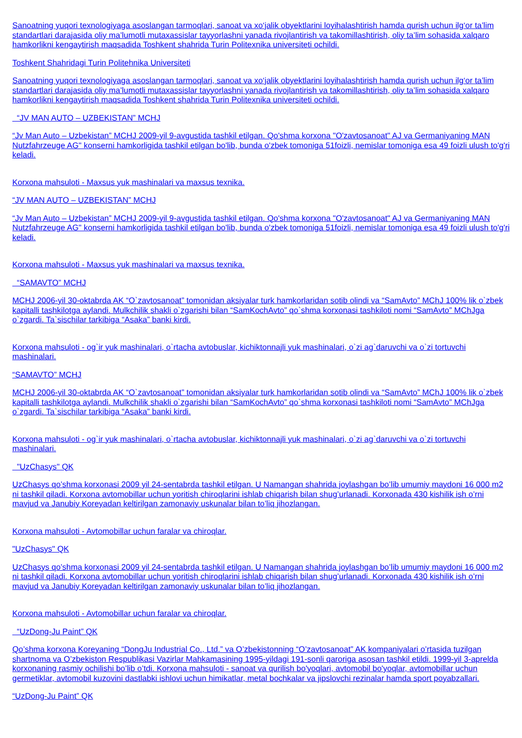Sanoatning yuqori texnologiyaga asoslangan tarmoqlari, sanoat va xo‘jalik obyektlarini loyihalashtirish hamda qurish uchun ilg‘or ta’lim standartlari darajasida oliy ma’lumotli mutaxassislar tayyorlashni yanada rivojlantirish va takomillashtirish, oliy ta’lim sohasida xalqaro hamkorlikni kengaytirish maqsadida Toshkent shahrida Turin Politexnika universiteti ochildi.
Toshkent Shahridagi Turin Politehnika Universiteti
Sanoatning yuqori texnologiyaga asoslangan tarmoqlari, sanoat va xo‘jalik obyektlarini loyihalashtirish hamda qurish uchun ilg‘or ta’lim standartlari darajasida oliy ma’lumotli mutaxassislar tayyorlashni yanada rivojlantirish va takomillashtirish, oliy ta’lim sohasida xalqaro hamkorlikni kengaytirish maqsadida Toshkent shahrida Turin Politexnika universiteti ochildi.
“JV MAN AUTO – UZBEKISTAN” MCHJ
“Jv Man Auto – Uzbekistan” MCHJ 2009-yil 9-avgustida tashkil etilgan. Qo'shma korxona "O'zavtosanoat" AJ va Germaniyaning MAN Nutzfahrzeuge AG" konserni hamkorligida tashkil etilgan bo'lib, bunda o'zbek tomoniga 51foizli, nemislar tomoniga esa 49 foizli ulush to'g'ri keladi.
Korxona mahsuloti - Maxsus yuk mashinalari va maxsus texnika.
“JV MAN AUTO – UZBEKISTAN” MCHJ
“Jv Man Auto – Uzbekistan” MCHJ 2009-yil 9-avgustida tashkil etilgan. Qo'shma korxona "O'zavtosanoat" AJ va Germaniyaning MAN Nutzfahrzeuge AG" konserni hamkorligida tashkil etilgan bo'lib, bunda o'zbek tomoniga 51foizli, nemislar tomoniga esa 49 foizli ulush to'g'ri keladi.
Korxona mahsuloti - Maxsus yuk mashinalari va maxsus texnika.
“SAMAVTO” MCHJ
MCHJ 2006-yil 30-oktabrda AK “O`zavtosanoat” tomonidan aksiyalar turk hamkorlaridan sotib olindi va “SamAvto” MChJ 100% lik o`zbek kapitalli tashkilotga aylandi. Mulkchilik shakli o`zgarishi bilan “SamKochAvto” qo`shma korxonasi tashkiloti nomi “SamAvto” MChJga o`zgardi. Ta`sischilar tarkibiga “Asaka” banki kirdi.
Korxona mahsuloti - og`ir yuk mashinalari, o`rtacha avtobuslar, kichiktonnajli yuk mashinalari, o`zi ag`daruvchi va o`zi tortuvchi mashinalari.
“SAMAVTO” MCHJ
MCHJ 2006-yil 30-oktabrda AK “O`zavtosanoat” tomonidan aksiyalar turk hamkorlaridan sotib olindi va “SamAvto” MChJ 100% lik o`zbek kapitalli tashkilotga aylandi. Mulkchilik shakli o`zgarishi bilan “SamKochAvto” qo`shma korxonasi tashkiloti nomi “SamAvto” MChJga o`zgardi. Ta`sischilar tarkibiga “Asaka” banki kirdi.
Korxona mahsuloti - og`ir yuk mashinalari, o`rtacha avtobuslar, kichiktonnajli yuk mashinalari, o`zi ag`daruvchi va o`zi tortuvchi mashinalari.
"UzChasys" QK
UzChasys qo’shma korxonasi 2009 yil 24-sentabrda tashkil etilgan. U Namangan shahrida joylashgan bo’lib umumiy maydoni 16 000 m2 ni tashkil qiladi. Korxona avtomobillar uchun yoritish chiroqlarini ishlab chiqarish bilan shug’urlanadi. Korxonada 430 kishilik ish o’rni mavjud va Janubiy Koreyadan keltirilgan zamonaviy uskunalar bilan to’liq jihozlangan.
Korxona mahsuloti - Avtomobillar uchun faralar va chiroqlar.
"UzChasys" QK
UzChasys qo’shma korxonasi 2009 yil 24-sentabrda tashkil etilgan. U Namangan shahrida joylashgan bo’lib umumiy maydoni 16 000 m2 ni tashkil qiladi. Korxona avtomobillar uchun yoritish chiroqlarini ishlab chiqarish bilan shug’urlanadi. Korxonada 430 kishilik ish o’rni mavjud va Janubiy Koreyadan keltirilgan zamonaviy uskunalar bilan to’liq jihozlangan.
Korxona mahsuloti - Avtomobillar uchun faralar va chiroqlar.
“UzDong-Ju Paint” QK
Qo’shma korxona Koreyaning “DongJu Industrial Co., Ltd.” va O’zbekistonning “O’zavtosanoat” AK kompaniyalari o’rtasida tuzilgan shartnoma va O’zbekiston Respublikasi Vazirlar Mahkamasining 1995-yildagi 191-sonli qaroriga asosan tashkil etildi. 1999-yil 3-aprelda korxonaning rasmiy ochilishi bo’lib o’tdi. Korxona mahsuloti - sanoat va qurilish bo'yoqlari, avtomobil bo'yoqlar, avtomobillar uchun germetiklar, avtomobil kuzovini dastlabki ishlovi uchun himikatlar, metal bochkalar va jipslovchi rezinalar hamda sport poyabzallari.
“UzDong-Ju Paint” QK